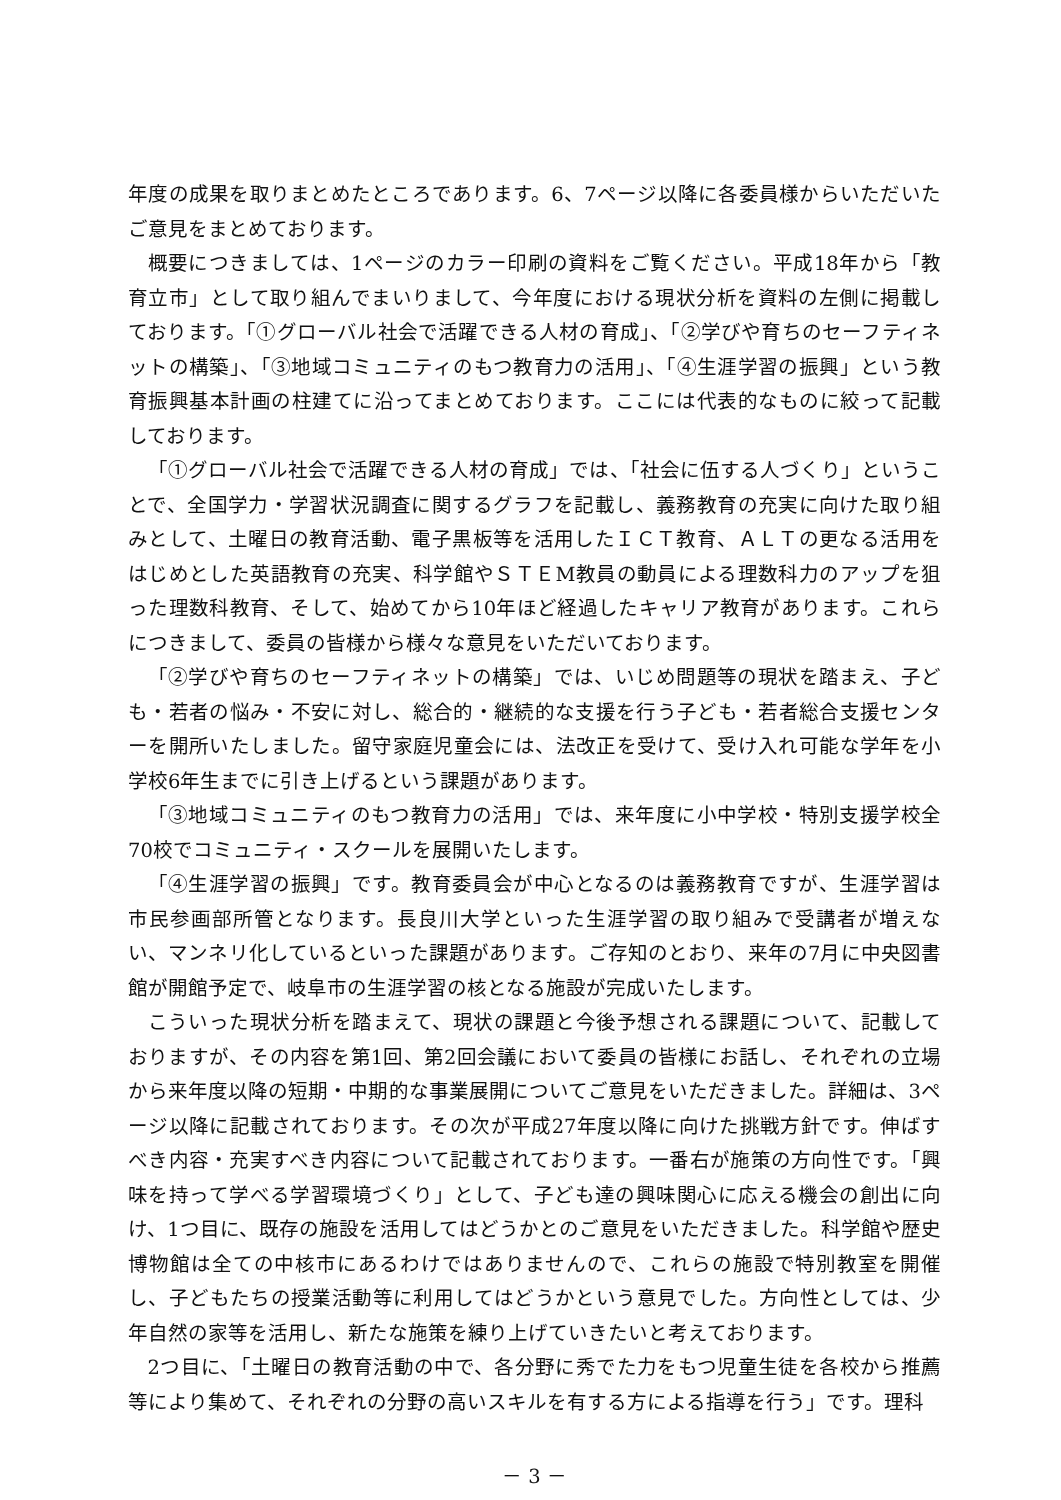年度の成果を取りまとめたところであります。6、7ページ以降に各委員様からいただいたご意見をまとめております。
概要につきましては、1ページのカラー印刷の資料をご覧ください。平成18年から「教育立市」として取り組んでまいりまして、今年度における現状分析を資料の左側に掲載しております。「①グローバル社会で活躍できる人材の育成」、「②学びや育ちのセーフティネットの構築」、「③地域コミュニティのもつ教育力の活用」、「④生涯学習の振興」という教育振興基本計画の柱建てに沿ってまとめております。ここには代表的なものに絞って記載しております。
「①グローバル社会で活躍できる人材の育成」では、「社会に伍する人づくり」ということで、全国学力・学習状況調査に関するグラフを記載し、義務教育の充実に向けた取り組みとして、土曜日の教育活動、電子黒板等を活用したＩＣＴ教育、ＡＬＴの更なる活用をはじめとした英語教育の充実、科学館やＳＴＥM教員の動員による理数科力のアップを狙った理数科教育、そして、始めてから10年ほど経過したキャリア教育があります。これらにつきまして、委員の皆様から様々な意見をいただいております。
「②学びや育ちのセーフティネットの構築」では、いじめ問題等の現状を踏まえ、子ども・若者の悩み・不安に対し、総合的・継続的な支援を行う子ども・若者総合支援センターを開所いたしました。留守家庭児童会には、法改正を受けて、受け入れ可能な学年を小学校6年生までに引き上げるという課題があります。
「③地域コミュニティのもつ教育力の活用」では、来年度に小中学校・特別支援学校全70校でコミュニティ・スクールを展開いたします。
「④生涯学習の振興」です。教育委員会が中心となるのは義務教育ですが、生涯学習は市民参画部所管となります。長良川大学といった生涯学習の取り組みで受講者が増えない、マンネリ化しているといった課題があります。ご存知のとおり、来年の7月に中央図書館が開館予定で、岐阜市の生涯学習の核となる施設が完成いたします。
こういった現状分析を踏まえて、現状の課題と今後予想される課題について、記載しておりますが、その内容を第1回、第2回会議において委員の皆様にお話し、それぞれの立場から来年度以降の短期・中期的な事業展開についてご意見をいただきました。詳細は、3ページ以降に記載されております。その次が平成27年度以降に向けた挑戦方針です。伸ばすべき内容・充実すべき内容について記載されております。一番右が施策の方向性です。「興味を持って学べる学習環境づくり」として、子ども達の興味関心に応える機会の創出に向け、1つ目に、既存の施設を活用してはどうかとのご意見をいただきました。科学館や歴史博物館は全ての中核市にあるわけではありませんので、これらの施設で特別教室を開催し、子どもたちの授業活動等に利用してはどうかという意見でした。方向性としては、少年自然の家等を活用し、新たな施策を練り上げていきたいと考えております。
2つ目に、「土曜日の教育活動の中で、各分野に秀でた力をもつ児童生徒を各校から推薦等により集めて、それぞれの分野の高いスキルを有する方による指導を行う」です。理科
－ 3 －